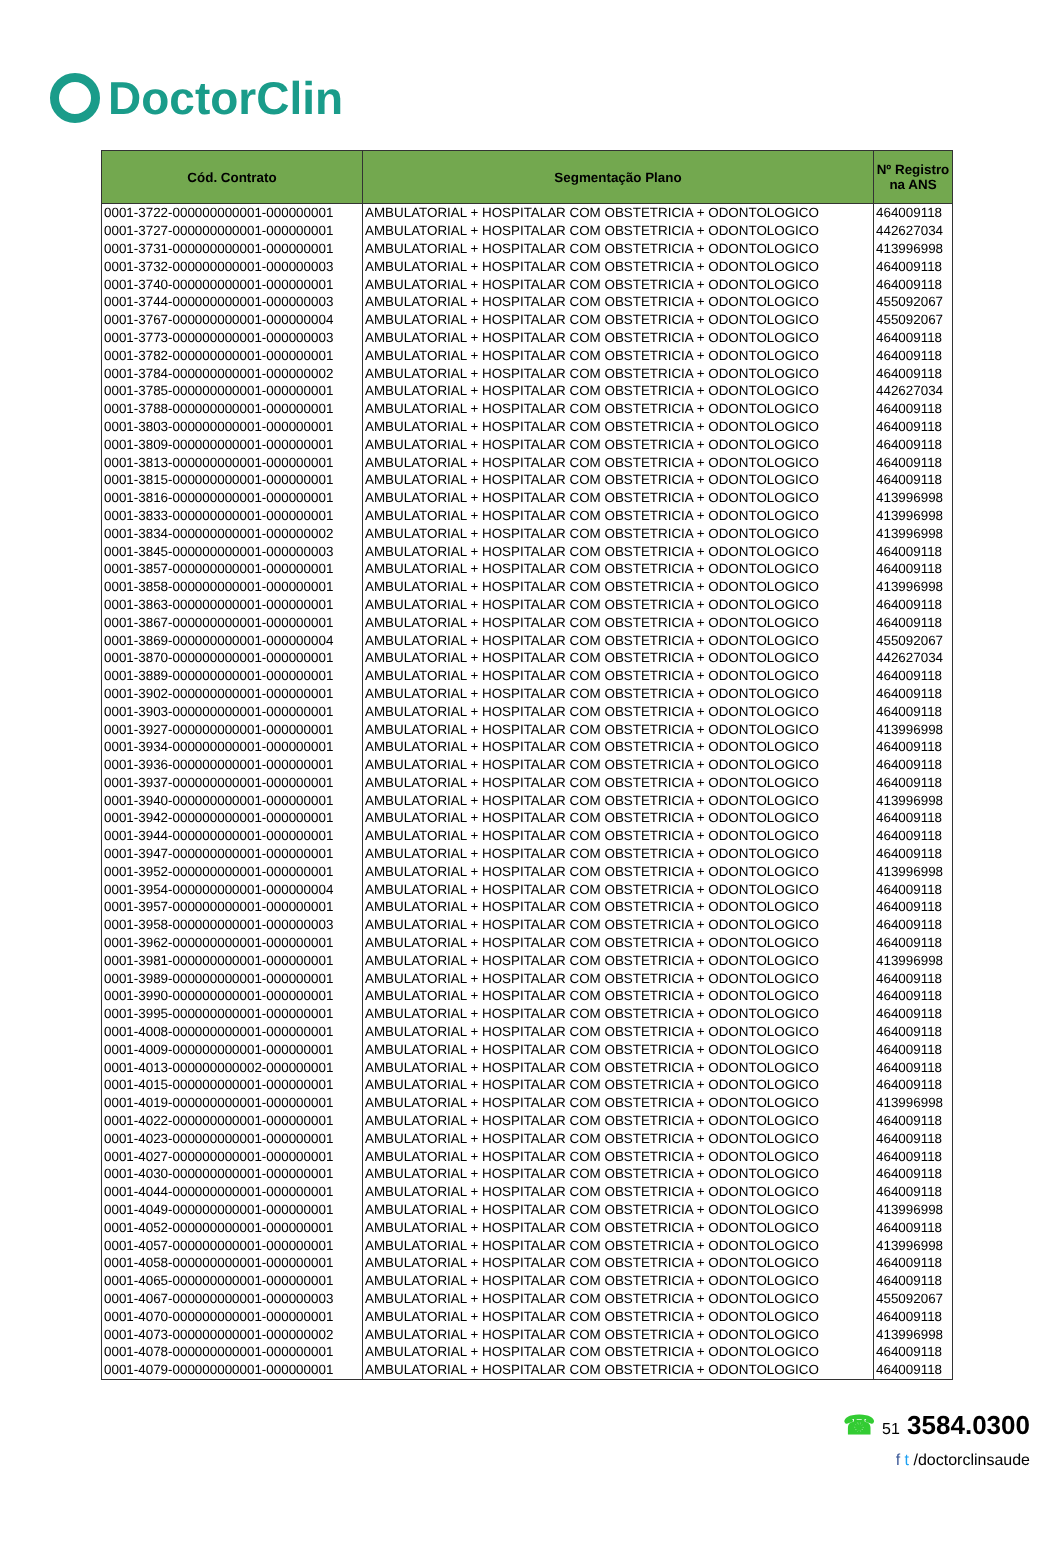DoctorClin
| Cód. Contrato | Segmentação Plano | Nº Registro na ANS |
| --- | --- | --- |
| 0001-3722-000000000001-000000001 | AMBULATORIAL + HOSPITALAR COM OBSTETRICIA + ODONTOLOGICO | 464009118 |
| 0001-3727-000000000001-000000001 | AMBULATORIAL + HOSPITALAR COM OBSTETRICIA + ODONTOLOGICO | 442627034 |
| 0001-3731-000000000001-000000001 | AMBULATORIAL + HOSPITALAR COM OBSTETRICIA + ODONTOLOGICO | 413996998 |
| 0001-3732-000000000001-000000003 | AMBULATORIAL + HOSPITALAR COM OBSTETRICIA + ODONTOLOGICO | 464009118 |
| 0001-3740-000000000001-000000001 | AMBULATORIAL + HOSPITALAR COM OBSTETRICIA + ODONTOLOGICO | 464009118 |
| 0001-3744-000000000001-000000003 | AMBULATORIAL + HOSPITALAR COM OBSTETRICIA + ODONTOLOGICO | 455092067 |
| 0001-3767-000000000001-000000004 | AMBULATORIAL + HOSPITALAR COM OBSTETRICIA + ODONTOLOGICO | 455092067 |
| 0001-3773-000000000001-000000003 | AMBULATORIAL + HOSPITALAR COM OBSTETRICIA + ODONTOLOGICO | 464009118 |
| 0001-3782-000000000001-000000001 | AMBULATORIAL + HOSPITALAR COM OBSTETRICIA + ODONTOLOGICO | 464009118 |
| 0001-3784-000000000001-000000002 | AMBULATORIAL + HOSPITALAR COM OBSTETRICIA + ODONTOLOGICO | 464009118 |
| 0001-3785-000000000001-000000001 | AMBULATORIAL + HOSPITALAR COM OBSTETRICIA + ODONTOLOGICO | 442627034 |
| 0001-3788-000000000001-000000001 | AMBULATORIAL + HOSPITALAR COM OBSTETRICIA + ODONTOLOGICO | 464009118 |
| 0001-3803-000000000001-000000001 | AMBULATORIAL + HOSPITALAR COM OBSTETRICIA + ODONTOLOGICO | 464009118 |
| 0001-3809-000000000001-000000001 | AMBULATORIAL + HOSPITALAR COM OBSTETRICIA + ODONTOLOGICO | 464009118 |
| 0001-3813-000000000001-000000001 | AMBULATORIAL + HOSPITALAR COM OBSTETRICIA + ODONTOLOGICO | 464009118 |
| 0001-3815-000000000001-000000001 | AMBULATORIAL + HOSPITALAR COM OBSTETRICIA + ODONTOLOGICO | 464009118 |
| 0001-3816-000000000001-000000001 | AMBULATORIAL + HOSPITALAR COM OBSTETRICIA + ODONTOLOGICO | 413996998 |
| 0001-3833-000000000001-000000001 | AMBULATORIAL + HOSPITALAR COM OBSTETRICIA + ODONTOLOGICO | 413996998 |
| 0001-3834-000000000001-000000002 | AMBULATORIAL + HOSPITALAR COM OBSTETRICIA + ODONTOLOGICO | 413996998 |
| 0001-3845-000000000001-000000003 | AMBULATORIAL + HOSPITALAR COM OBSTETRICIA + ODONTOLOGICO | 464009118 |
| 0001-3857-000000000001-000000001 | AMBULATORIAL + HOSPITALAR COM OBSTETRICIA + ODONTOLOGICO | 464009118 |
| 0001-3858-000000000001-000000001 | AMBULATORIAL + HOSPITALAR COM OBSTETRICIA + ODONTOLOGICO | 413996998 |
| 0001-3863-000000000001-000000001 | AMBULATORIAL + HOSPITALAR COM OBSTETRICIA + ODONTOLOGICO | 464009118 |
| 0001-3867-000000000001-000000001 | AMBULATORIAL + HOSPITALAR COM OBSTETRICIA + ODONTOLOGICO | 464009118 |
| 0001-3869-000000000001-000000004 | AMBULATORIAL + HOSPITALAR COM OBSTETRICIA + ODONTOLOGICO | 455092067 |
| 0001-3870-000000000001-000000001 | AMBULATORIAL + HOSPITALAR COM OBSTETRICIA + ODONTOLOGICO | 442627034 |
| 0001-3889-000000000001-000000001 | AMBULATORIAL + HOSPITALAR COM OBSTETRICIA + ODONTOLOGICO | 464009118 |
| 0001-3902-000000000001-000000001 | AMBULATORIAL + HOSPITALAR COM OBSTETRICIA + ODONTOLOGICO | 464009118 |
| 0001-3903-000000000001-000000001 | AMBULATORIAL + HOSPITALAR COM OBSTETRICIA + ODONTOLOGICO | 464009118 |
| 0001-3927-000000000001-000000001 | AMBULATORIAL + HOSPITALAR COM OBSTETRICIA + ODONTOLOGICO | 413996998 |
| 0001-3934-000000000001-000000001 | AMBULATORIAL + HOSPITALAR COM OBSTETRICIA + ODONTOLOGICO | 464009118 |
| 0001-3936-000000000001-000000001 | AMBULATORIAL + HOSPITALAR COM OBSTETRICIA + ODONTOLOGICO | 464009118 |
| 0001-3937-000000000001-000000001 | AMBULATORIAL + HOSPITALAR COM OBSTETRICIA + ODONTOLOGICO | 464009118 |
| 0001-3940-000000000001-000000001 | AMBULATORIAL + HOSPITALAR COM OBSTETRICIA + ODONTOLOGICO | 413996998 |
| 0001-3942-000000000001-000000001 | AMBULATORIAL + HOSPITALAR COM OBSTETRICIA + ODONTOLOGICO | 464009118 |
| 0001-3944-000000000001-000000001 | AMBULATORIAL + HOSPITALAR COM OBSTETRICIA + ODONTOLOGICO | 464009118 |
| 0001-3947-000000000001-000000001 | AMBULATORIAL + HOSPITALAR COM OBSTETRICIA + ODONTOLOGICO | 464009118 |
| 0001-3952-000000000001-000000001 | AMBULATORIAL + HOSPITALAR COM OBSTETRICIA + ODONTOLOGICO | 413996998 |
| 0001-3954-000000000001-000000004 | AMBULATORIAL + HOSPITALAR COM OBSTETRICIA + ODONTOLOGICO | 464009118 |
| 0001-3957-000000000001-000000001 | AMBULATORIAL + HOSPITALAR COM OBSTETRICIA + ODONTOLOGICO | 464009118 |
| 0001-3958-000000000001-000000003 | AMBULATORIAL + HOSPITALAR COM OBSTETRICIA + ODONTOLOGICO | 464009118 |
| 0001-3962-000000000001-000000001 | AMBULATORIAL + HOSPITALAR COM OBSTETRICIA + ODONTOLOGICO | 464009118 |
| 0001-3981-000000000001-000000001 | AMBULATORIAL + HOSPITALAR COM OBSTETRICIA + ODONTOLOGICO | 413996998 |
| 0001-3989-000000000001-000000001 | AMBULATORIAL + HOSPITALAR COM OBSTETRICIA + ODONTOLOGICO | 464009118 |
| 0001-3990-000000000001-000000001 | AMBULATORIAL + HOSPITALAR COM OBSTETRICIA + ODONTOLOGICO | 464009118 |
| 0001-3995-000000000001-000000001 | AMBULATORIAL + HOSPITALAR COM OBSTETRICIA + ODONTOLOGICO | 464009118 |
| 0001-4008-000000000001-000000001 | AMBULATORIAL + HOSPITALAR COM OBSTETRICIA + ODONTOLOGICO | 464009118 |
| 0001-4009-000000000001-000000001 | AMBULATORIAL + HOSPITALAR COM OBSTETRICIA + ODONTOLOGICO | 464009118 |
| 0001-4013-000000000002-000000001 | AMBULATORIAL + HOSPITALAR COM OBSTETRICIA + ODONTOLOGICO | 464009118 |
| 0001-4015-000000000001-000000001 | AMBULATORIAL + HOSPITALAR COM OBSTETRICIA + ODONTOLOGICO | 464009118 |
| 0001-4019-000000000001-000000001 | AMBULATORIAL + HOSPITALAR COM OBSTETRICIA + ODONTOLOGICO | 413996998 |
| 0001-4022-000000000001-000000001 | AMBULATORIAL + HOSPITALAR COM OBSTETRICIA + ODONTOLOGICO | 464009118 |
| 0001-4023-000000000001-000000001 | AMBULATORIAL + HOSPITALAR COM OBSTETRICIA + ODONTOLOGICO | 464009118 |
| 0001-4027-000000000001-000000001 | AMBULATORIAL + HOSPITALAR COM OBSTETRICIA + ODONTOLOGICO | 464009118 |
| 0001-4030-000000000001-000000001 | AMBULATORIAL + HOSPITALAR COM OBSTETRICIA + ODONTOLOGICO | 464009118 |
| 0001-4044-000000000001-000000001 | AMBULATORIAL + HOSPITALAR COM OBSTETRICIA + ODONTOLOGICO | 464009118 |
| 0001-4049-000000000001-000000001 | AMBULATORIAL + HOSPITALAR COM OBSTETRICIA + ODONTOLOGICO | 413996998 |
| 0001-4052-000000000001-000000001 | AMBULATORIAL + HOSPITALAR COM OBSTETRICIA + ODONTOLOGICO | 464009118 |
| 0001-4057-000000000001-000000001 | AMBULATORIAL + HOSPITALAR COM OBSTETRICIA + ODONTOLOGICO | 413996998 |
| 0001-4058-000000000001-000000001 | AMBULATORIAL + HOSPITALAR COM OBSTETRICIA + ODONTOLOGICO | 464009118 |
| 0001-4065-000000000001-000000001 | AMBULATORIAL + HOSPITALAR COM OBSTETRICIA + ODONTOLOGICO | 464009118 |
| 0001-4067-000000000001-000000003 | AMBULATORIAL + HOSPITALAR COM OBSTETRICIA + ODONTOLOGICO | 455092067 |
| 0001-4070-000000000001-000000001 | AMBULATORIAL + HOSPITALAR COM OBSTETRICIA + ODONTOLOGICO | 464009118 |
| 0001-4073-000000000001-000000002 | AMBULATORIAL + HOSPITALAR COM OBSTETRICIA + ODONTOLOGICO | 413996998 |
| 0001-4078-000000000001-000000001 | AMBULATORIAL + HOSPITALAR COM OBSTETRICIA + ODONTOLOGICO | 464009118 |
| 0001-4079-000000000001-000000001 | AMBULATORIAL + HOSPITALAR COM OBSTETRICIA + ODONTOLOGICO | 464009118 |
☎ 51 3584.0300
f t /doctorclinsaude